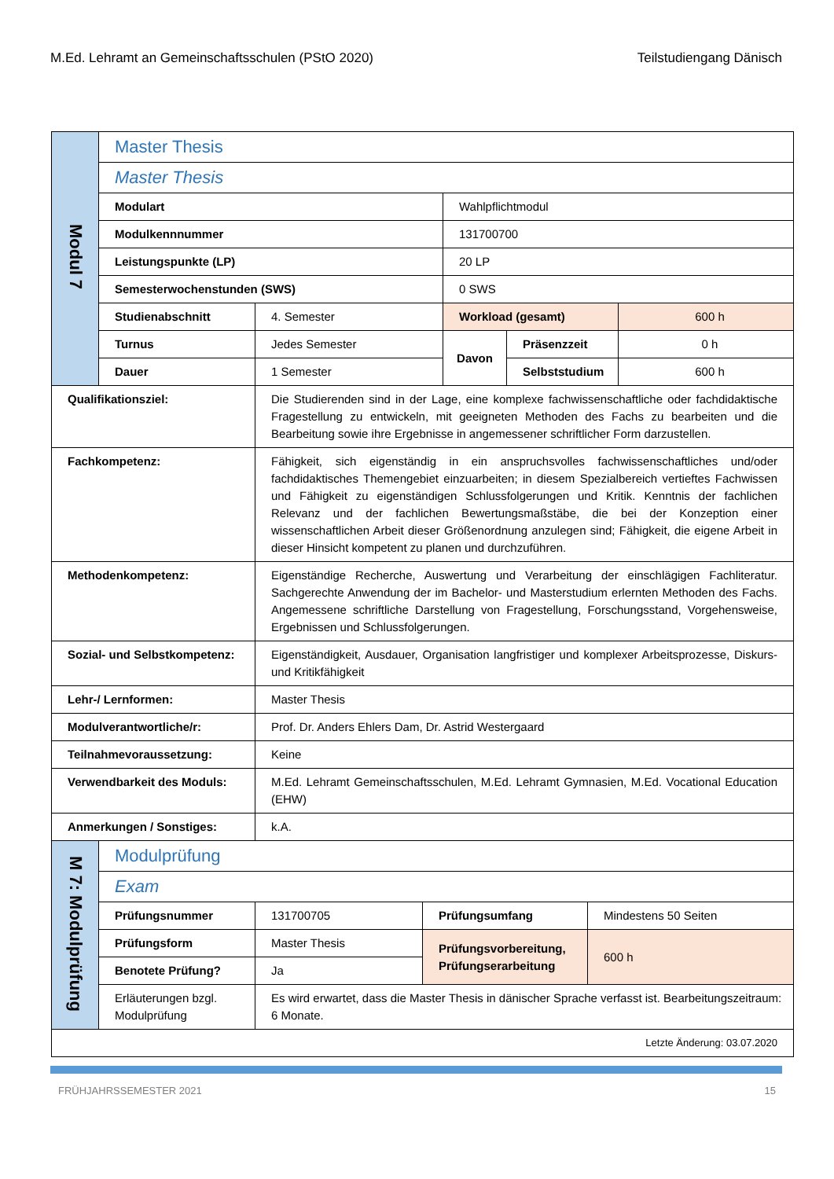M.Ed. Lehramt an Gemeinschaftsschulen (PStO 2020) Teilstudiengang Dänisch
| Modul 7 | Master Thesis | | | | |
| | Master Thesis | | | | |
| | Modulart | | Wahlpflichtmodul | | |
| | Modulkennnummer | | 131700700 | | |
| | Leistungspunkte (LP) | | 20 LP | | |
| | Semesterwochenstunden (SWS) | | 0 SWS | | |
| | Studienabschnitt | 4. Semester | Workload (gesamt) | | 600 h |
| | Turnus | Jedes Semester | Davon | Präsenzzeit | 0 h |
| | Dauer | 1 Semester | | Selbststudium | 600 h |
| Qualifikationsziel: | | Die Studierenden sind in der Lage, eine komplexe fachwissenschaftliche oder fachdidaktische Fragestellung zu entwickeln, mit geeigneten Methoden des Fachs zu bearbeiten und die Bearbeitung sowie ihre Ergebnisse in angemessener schriftlicher Form darzustellen. | | | |
| Fachkompetenz: | | Fähigkeit, sich eigenständig in ein anspruchsvolles fachwissenschaftliches und/oder fachdidaktisches Themengebiet einzuarbeiten; in diesem Spezialbereich vertieftes Fachwissen und Fähigkeit zu eigenständigen Schlussfolgerungen und Kritik. Kenntnis der fachlichen Relevanz und der fachlichen Bewertungsmaßstäbe, die bei der Konzeption einer wissenschaftlichen Arbeit dieser Größenordnung anzulegen sind; Fähigkeit, die eigene Arbeit in dieser Hinsicht kompetent zu planen und durchzuführen. | | | |
| Methodenkompetenz: | | Eigenständige Recherche, Auswertung und Verarbeitung der einschlägigen Fachliteratur. Sachgerechte Anwendung der im Bachelor- und Masterstudium erlernten Methoden des Fachs. Angemessene schriftliche Darstellung von Fragestellung, Forschungsstand, Vorgehensweise, Ergebnissen und Schlussfolgerungen. | | | |
| Sozial- und Selbstkompetenz: | | Eigenständigkeit, Ausdauer, Organisation langfristiger und komplexer Arbeitsprozesse, Diskurs- und Kritikfähigkeit | | | |
| Lehr-/ Lernformen: | | Master Thesis | | | |
| Modulverantwortliche/r: | | Prof. Dr. Anders Ehlers Dam, Dr. Astrid Westergaard | | | |
| Teilnahmevoraussetzung: | | Keine | | | |
| Verwendbarkeit des Moduls: | | M.Ed. Lehramt Gemeinschaftsschulen, M.Ed. Lehramt Gymnasien, M.Ed. Vocational Education (EHW) | | | |
| Anmerkungen / Sonstiges: | | k.A. | | | |
| M 7: Modulprüfung | Modulprüfung | | | |
| | Exam | | | |
| | Prüfungsnummer | 131700705 | Prüfungsumfang | Mindestens 50 Seiten |
| | Prüfungsform | Master Thesis | Prüfungsvorbereitung, Prüfungserarbeitung | 600 h |
| | Benotete Prüfung? | Ja | | |
| | Erläuterungen bzgl. Modulprüfung | Es wird erwartet, dass die Master Thesis in dänischer Sprache verfasst ist. Bearbeitungszeitraum: 6 Monate. | | |
| Letzte Änderung: 03.07.2020 | | | | |
FRÜHJAHRSSEMESTER 2021 15